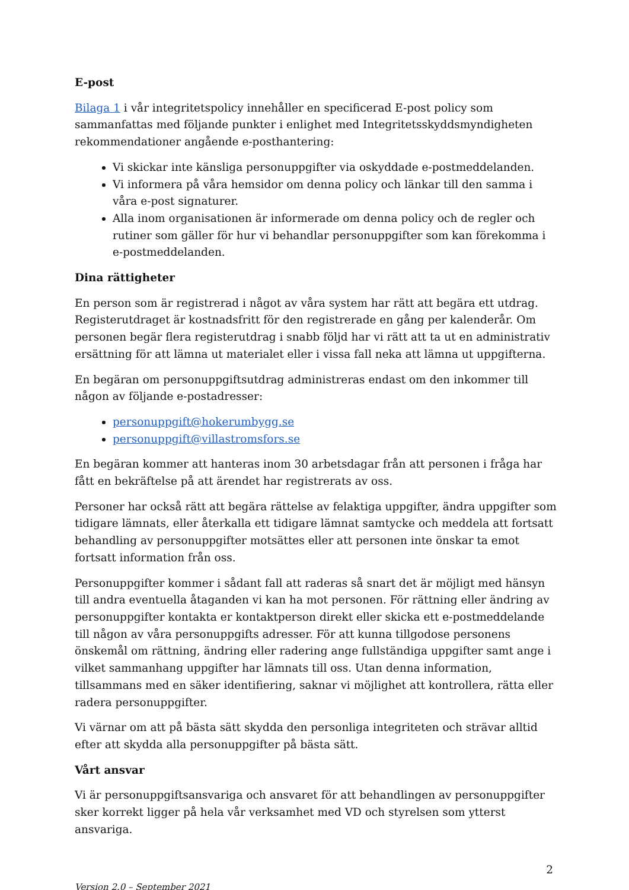E-post
Bilaga 1 i vår integritetspolicy innehåller en specificerad E-post policy som sammanfattas med följande punkter i enlighet med Integritetsskyddsmyndigheten rekommendationer angående e-posthantering:
Vi skickar inte känsliga personuppgifter via oskyddade e-postmeddelanden.
Vi informera på våra hemsidor om denna policy och länkar till den samma i våra e-post signaturer.
Alla inom organisationen är informerade om denna policy och de regler och rutiner som gäller för hur vi behandlar personuppgifter som kan förekomma i e-postmeddelanden.
Dina rättigheter
En person som är registrerad i något av våra system har rätt att begära ett utdrag. Registerutdraget är kostnadsfritt för den registrerade en gång per kalenderår. Om personen begär flera registerutdrag i snabb följd har vi rätt att ta ut en administrativ ersättning för att lämna ut materialet eller i vissa fall neka att lämna ut uppgifterna.
En begäran om personuppgiftsutdrag administreras endast om den inkommer till någon av följande e-postadresser:
personuppgift@hokerumbygg.se
personuppgift@villastromsfors.se
En begäran kommer att hanteras inom 30 arbetsdagar från att personen i fråga har fått en bekräftelse på att ärendet har registrerats av oss.
Personer har också rätt att begära rättelse av felaktiga uppgifter, ändra uppgifter som tidigare lämnats, eller återkalla ett tidigare lämnat samtycke och meddela att fortsatt behandling av personuppgifter motsättes eller att personen inte önskar ta emot fortsatt information från oss.
Personuppgifter kommer i sådant fall att raderas så snart det är möjligt med hänsyn till andra eventuella åtaganden vi kan ha mot personen. För rättning eller ändring av personuppgifter kontakta er kontaktperson direkt eller skicka ett e-postmeddelande till någon av våra personuppgifts adresser. För att kunna tillgodose personens önskemål om rättning, ändring eller radering ange fullständiga uppgifter samt ange i vilket sammanhang uppgifter har lämnats till oss. Utan denna information, tillsammans med en säker identifiering, saknar vi möjlighet att kontrollera, rätta eller radera personuppgifter.
Vi värnar om att på bästa sätt skydda den personliga integriteten och strävar alltid efter att skydda alla personuppgifter på bästa sätt.
Vårt ansvar
Vi är personuppgiftsansvariga och ansvaret för att behandlingen av personuppgifter sker korrekt ligger på hela vår verksamhet med VD och styrelsen som ytterst ansvariga.
2
Version 2.0 – September 2021